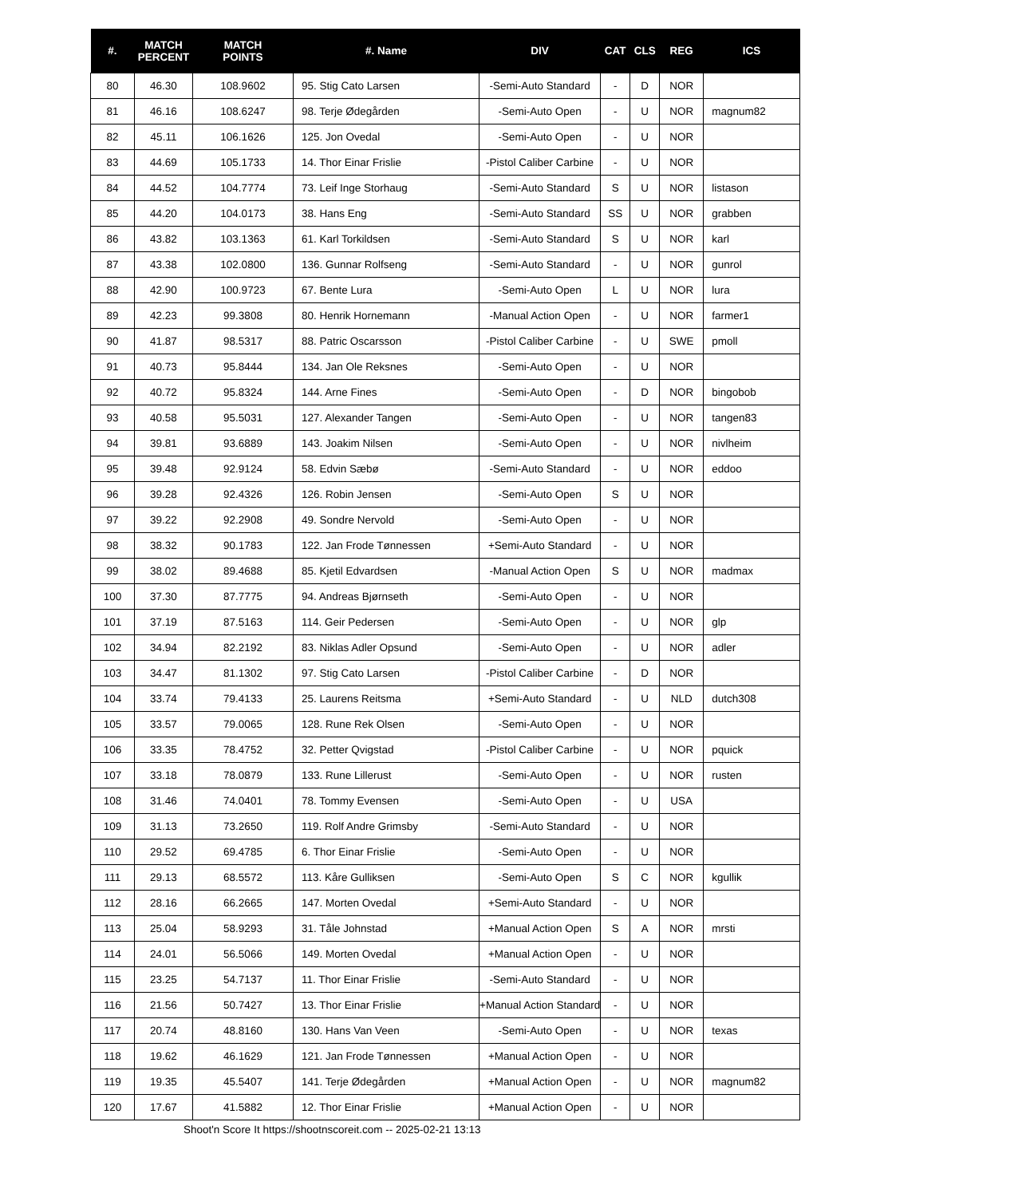| #. | MATCH PERCENT | MATCH POINTS | #. Name | DIV | CAT | CLS | REG | ICS |
| --- | --- | --- | --- | --- | --- | --- | --- | --- |
| 80 | 46.30 | 108.9602 | 95. Stig Cato Larsen | -Semi-Auto Standard | - | D | NOR | |
| 81 | 46.16 | 108.6247 | 98. Terje Ødegården | -Semi-Auto Open | - | U | NOR | magnum82 |
| 82 | 45.11 | 106.1626 | 125. Jon Ovedal | -Semi-Auto Open | - | U | NOR | |
| 83 | 44.69 | 105.1733 | 14. Thor Einar Frislie | -Pistol Caliber Carbine | - | U | NOR | |
| 84 | 44.52 | 104.7774 | 73. Leif Inge Storhaug | -Semi-Auto Standard | S | U | NOR | listason |
| 85 | 44.20 | 104.0173 | 38. Hans Eng | -Semi-Auto Standard | SS | U | NOR | grabben |
| 86 | 43.82 | 103.1363 | 61. Karl Torkildsen | -Semi-Auto Standard | S | U | NOR | karl |
| 87 | 43.38 | 102.0800 | 136. Gunnar Rolfseng | -Semi-Auto Standard | - | U | NOR | gunrol |
| 88 | 42.90 | 100.9723 | 67. Bente Lura | -Semi-Auto Open | L | U | NOR | lura |
| 89 | 42.23 | 99.3808 | 80. Henrik Hornemann | -Manual Action Open | - | U | NOR | farmer1 |
| 90 | 41.87 | 98.5317 | 88. Patric Oscarsson | -Pistol Caliber Carbine | - | U | SWE | pmoll |
| 91 | 40.73 | 95.8444 | 134. Jan Ole Reksnes | -Semi-Auto Open | - | U | NOR | |
| 92 | 40.72 | 95.8324 | 144. Arne Fines | -Semi-Auto Open | - | D | NOR | bingobob |
| 93 | 40.58 | 95.5031 | 127. Alexander Tangen | -Semi-Auto Open | - | U | NOR | tangen83 |
| 94 | 39.81 | 93.6889 | 143. Joakim Nilsen | -Semi-Auto Open | - | U | NOR | nivlheim |
| 95 | 39.48 | 92.9124 | 58. Edvin Sæbø | -Semi-Auto Standard | - | U | NOR | eddoo |
| 96 | 39.28 | 92.4326 | 126. Robin Jensen | -Semi-Auto Open | S | U | NOR | |
| 97 | 39.22 | 92.2908 | 49. Sondre Nervold | -Semi-Auto Open | - | U | NOR | |
| 98 | 38.32 | 90.1783 | 122. Jan Frode Tønnessen | +Semi-Auto Standard | - | U | NOR | |
| 99 | 38.02 | 89.4688 | 85. Kjetil Edvardsen | -Manual Action Open | S | U | NOR | madmax |
| 100 | 37.30 | 87.7775 | 94. Andreas Bjørnseth | -Semi-Auto Open | - | U | NOR | |
| 101 | 37.19 | 87.5163 | 114. Geir Pedersen | -Semi-Auto Open | - | U | NOR | glp |
| 102 | 34.94 | 82.2192 | 83. Niklas Adler Opsund | -Semi-Auto Open | - | U | NOR | adler |
| 103 | 34.47 | 81.1302 | 97. Stig Cato Larsen | -Pistol Caliber Carbine | - | D | NOR | |
| 104 | 33.74 | 79.4133 | 25. Laurens Reitsma | +Semi-Auto Standard | - | U | NLD | dutch308 |
| 105 | 33.57 | 79.0065 | 128. Rune Rek Olsen | -Semi-Auto Open | - | U | NOR | |
| 106 | 33.35 | 78.4752 | 32. Petter Qvigstad | -Pistol Caliber Carbine | - | U | NOR | pquick |
| 107 | 33.18 | 78.0879 | 133. Rune Lillerust | -Semi-Auto Open | - | U | NOR | rusten |
| 108 | 31.46 | 74.0401 | 78. Tommy Evensen | -Semi-Auto Open | - | U | USA | |
| 109 | 31.13 | 73.2650 | 119. Rolf Andre Grimsby | -Semi-Auto Standard | - | U | NOR | |
| 110 | 29.52 | 69.4785 | 6. Thor Einar Frislie | -Semi-Auto Open | - | U | NOR | |
| 111 | 29.13 | 68.5572 | 113. Kåre Gulliksen | -Semi-Auto Open | S | C | NOR | kgullik |
| 112 | 28.16 | 66.2665 | 147. Morten Ovedal | +Semi-Auto Standard | - | U | NOR | |
| 113 | 25.04 | 58.9293 | 31. Tåle Johnstad | +Manual Action Open | S | A | NOR | mrsti |
| 114 | 24.01 | 56.5066 | 149. Morten Ovedal | +Manual Action Open | - | U | NOR | |
| 115 | 23.25 | 54.7137 | 11. Thor Einar Frislie | -Semi-Auto Standard | - | U | NOR | |
| 116 | 21.56 | 50.7427 | 13. Thor Einar Frislie | +Manual Action Standard | - | U | NOR | |
| 117 | 20.74 | 48.8160 | 130. Hans Van Veen | -Semi-Auto Open | - | U | NOR | texas |
| 118 | 19.62 | 46.1629 | 121. Jan Frode Tønnessen | +Manual Action Open | - | U | NOR | |
| 119 | 19.35 | 45.5407 | 141. Terje Ødegården | +Manual Action Open | - | U | NOR | magnum82 |
| 120 | 17.67 | 41.5882 | 12. Thor Einar Frislie | +Manual Action Open | - | U | NOR | |
Shoot'n Score It https://shootnscoreit.com -- 2025-02-21 13:13